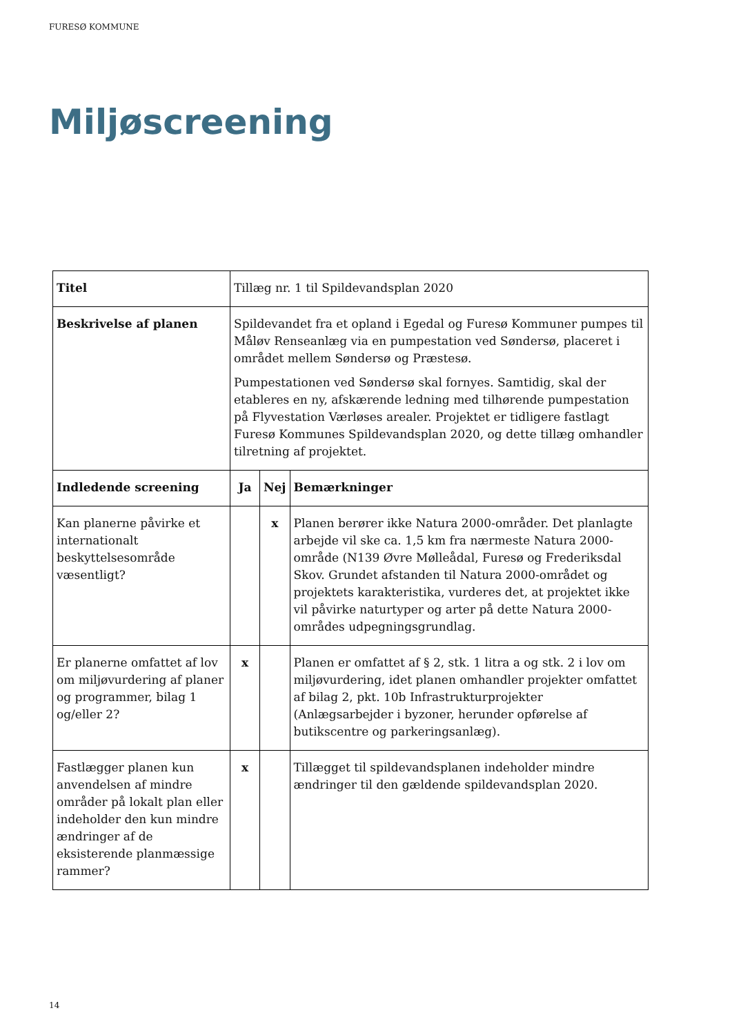FURESØ KOMMUNE
Miljøscreening
| Titel | Tillæg nr. 1 til Spildevandsplan 2020 | | |
| Beskrivelse af planen | Spildevandet fra et opland i Egedal og Furesø Kommuner pumpes til Måløv Renseanlæg via en pumpestation ved Søndersø, placeret i området mellem Søndersø og Præstesø. Pumpestationen ved Søndersø skal fornyes. Samtidig, skal der etableres en ny, afskærende ledning med tilhørende pumpestation på Flyvestation Værløses arealer. Projektet er tidligere fastlagt Furesø Kommunes Spildevandsplan 2020, og dette tillæg omhandler tilretning af projektet. | | |
| Indledende screening | Ja | Nej | Bemærkninger |
| Kan planerne påvirke et internationalt beskyttelsesområde væsentligt? | | x | Planen berører ikke Natura 2000-områder. Det planlagte arbejde vil ske ca. 1,5 km fra nærmeste Natura 2000-område (N139 Øvre Mølleådal, Furesø og Frederiksdal Skov. Grundet afstanden til Natura 2000-området og projektets karakteristika, vurderes det, at projektet ikke vil påvirke naturtyper og arter på dette Natura 2000-områdes udpegningsgrundlag. |
| Er planerne omfattet af lov om miljøvurdering af planer og programmer, bilag 1 og/eller 2? | x | | Planen er omfattet af § 2, stk. 1 litra a og stk. 2 i lov om miljøvurdering, idet planen omhandler projekter omfattet af bilag 2, pkt. 10b Infrastrukturprojekter (Anlægsarbejder i byzoner, herunder opførelse af butikscentre og parkeringsanlæg). |
| Fastlægger planen kun anvendelsen af mindre områder på lokalt plan eller indeholder den kun mindre ændringer af de eksisterende planmæssige rammer? | x | | Tillægget til spildevandsplanen indeholder mindre ændringer til den gældende spildevandsplan 2020. |
14